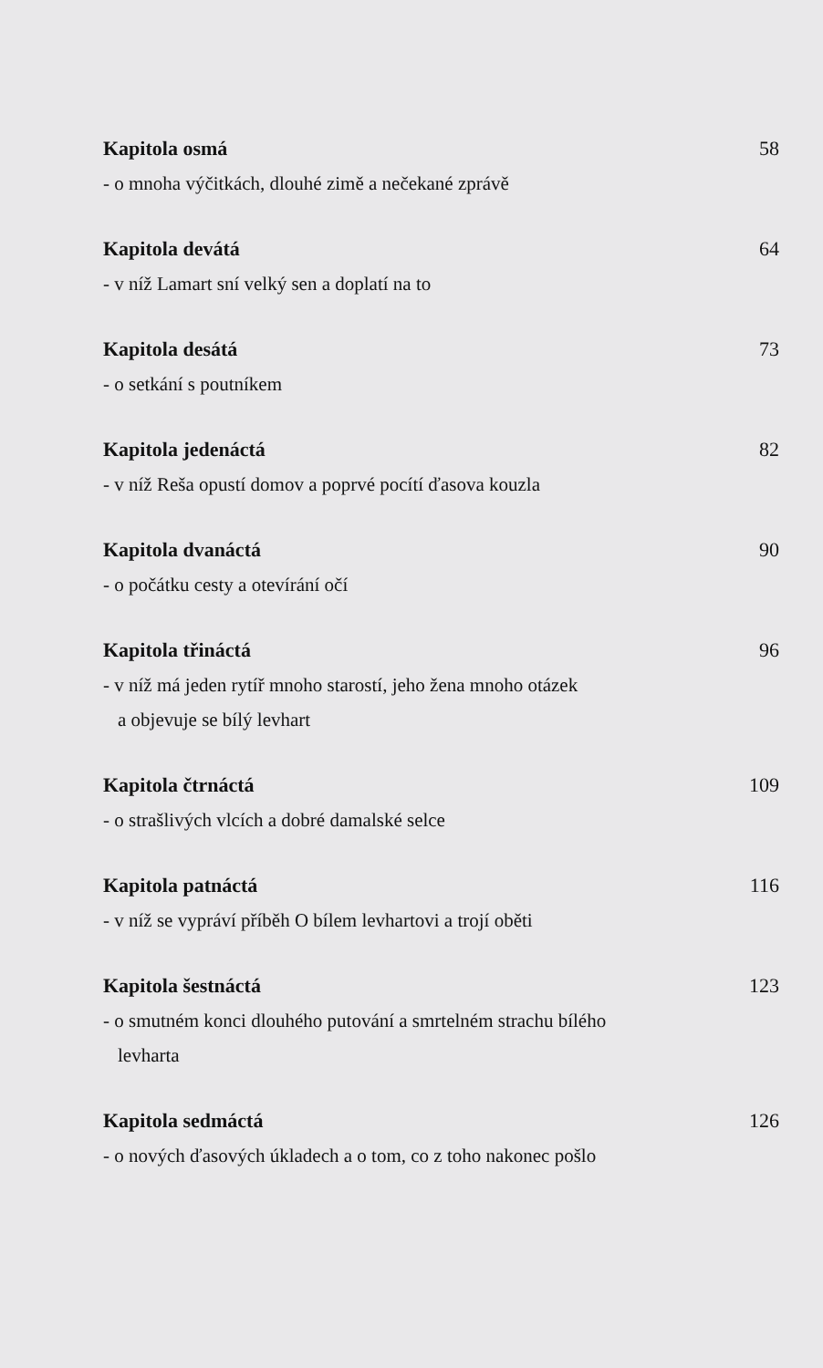Kapitola osmá 58
- o mnoha výčitkách, dlouhé zimě a nečekané zprávě
Kapitola devátá 64
- v níž Lamart sní velký sen a doplatí na to
Kapitola desátá 73
- o setkání s poutníkem
Kapitola jedenáctá 82
- v níž Reša opustí domov a poprvé pocítí ďasova kouzla
Kapitola dvanáctá 90
- o počátku cesty a otevírání očí
Kapitola třináctá 96
- v níž má jeden rytíř mnoho starostí, jeho žena mnoho otázek
a objevuje se bílý levhart
Kapitola čtrnáctá 109
- o strašlivých vlcích a dobré damalské selce
Kapitola patnáctá 116
- v níž se vypráví příběh O bílem levhartovi a trojí oběti
Kapitola šestnáctá 123
- o smutném konci dlouhého putování a smrtelném strachu bílého
levharta
Kapitola sedmáctá 126
- o nových ďasových úkladech a o tom, co z toho nakonec pošlo